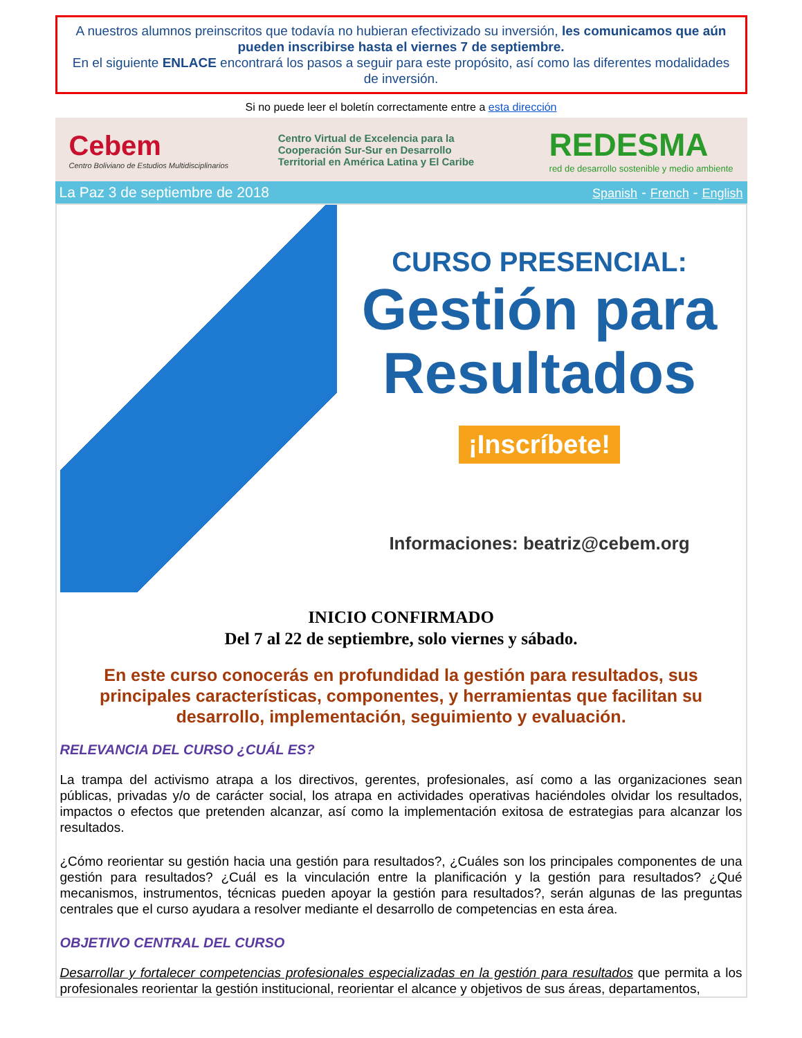A nuestros alumnos preinscritos que todavía no hubieran efectivizado su inversión, les comunicamos que aún pueden inscribirse hasta el viernes 7 de septiembre.
En el siguiente ENLACE encontrará los pasos a seguir para este propósito, así como las diferentes modalidades de inversión.
Si no puede leer el boletín correctamente entre a esta dirección
Cebem
Centro Boliviano de Estudios Multidisciplinarios
Centro Virtual de Excelencia para la Cooperación Sur-Sur en Desarrollo Territorial en América Latina y El Caribe
REDESMA
red de desarrollo sostenible y medio ambiente
La Paz 3 de septiembre de 2018 Spanish - French - English
CURSO PRESENCIAL:
Gestión para Resultados
¡Inscríbete!
Informaciones: beatriz@cebem.org
INICIO CONFIRMADO
Del 7 al 22 de septiembre, solo viernes y sábado.
En este curso conocerás en profundidad la gestión para resultados, sus principales características, componentes, y herramientas que facilitan su desarrollo, implementación, seguimiento y evaluación.
RELEVANCIA DEL CURSO ¿CUÁL ES?
La trampa del activismo atrapa a los directivos, gerentes, profesionales, así como a las organizaciones sean públicas, privadas y/o de carácter social, los atrapa en actividades operativas haciéndoles olvidar los resultados, impactos o efectos que pretenden alcanzar, así como la implementación exitosa de estrategias para alcanzar los resultados.
¿Cómo reorientar su gestión hacia una gestión para resultados?, ¿Cuáles son los principales componentes de una gestión para resultados? ¿Cuál es la vinculación entre la planificación y la gestión para resultados? ¿Qué mecanismos, instrumentos, técnicas pueden apoyar la gestión para resultados?, serán algunas de las preguntas centrales que el curso ayudara a resolver mediante el desarrollo de competencias en esta área.
OBJETIVO CENTRAL DEL CURSO
Desarrollar y fortalecer competencias profesionales especializadas en la gestión para resultados que permita a los profesionales reorientar la gestión institucional, reorientar el alcance y objetivos de sus áreas, departamentos,